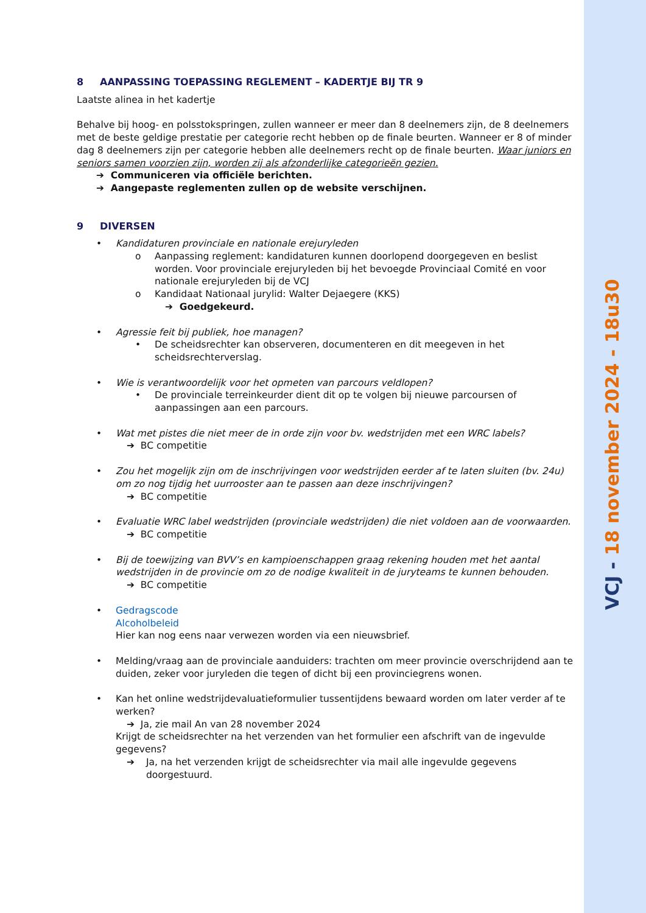VCJ - 18 november 2024 - 18u30
8 AANPASSING TOEPASSING REGLEMENT – KADERTJE BIJ TR 9
Laatste alinea in het kadertje
Behalve bij hoog- en polsstokspringen, zullen wanneer er meer dan 8 deelnemers zijn, de 8 deelnemers met de beste geldige prestatie per categorie recht hebben op de finale beurten. Wanneer er 8 of minder dag 8 deelnemers zijn per categorie hebben alle deelnemers recht op de finale beurten. Waar juniors en seniors samen voorzien zijn, worden zij als afzonderlijke categorieën gezien.
➔ Communiceren via officiële berichten.
➔ Aangepaste reglementen zullen op de website verschijnen.
9 DIVERSEN
• Kandidaturen provinciale en nationale erejuryleden
o Aanpassing reglement: kandidaturen kunnen doorlopend doorgegeven en beslist worden. Voor provinciale erejuryleden bij het bevoegde Provinciaal Comité en voor nationale erejuryleden bij de VCJ
o Kandidaat Nationaal jurylid: Walter Dejaegere (KKS)
➔ Goedgekeurd.
• Agressie feit bij publiek, hoe managen?
• De scheidsrechter kan observeren, documenteren en dit meegeven in het scheidsrechterverslag.
• Wie is verantwoordelijk voor het opmeten van parcours veldlopen?
• De provinciale terreinkeurder dient dit op te volgen bij nieuwe parcoursen of aanpassingen aan een parcours.
• Wat met pistes die niet meer de in orde zijn voor bv. wedstrijden met een WRC labels?
➔ BC competitie
• Zou het mogelijk zijn om de inschrijvingen voor wedstrijden eerder af te laten sluiten (bv. 24u) om zo nog tijdig het uurrooster aan te passen aan deze inschrijvingen?
➔ BC competitie
• Evaluatie WRC label wedstrijden (provinciale wedstrijden) die niet voldoen aan de voorwaarden.
➔ BC competitie
• Bij de toewijzing van BVV’s en kampioenschappen graag rekening houden met het aantal wedstrijden in de provincie om zo de nodige kwaliteit in de juryteams te kunnen behouden.
➔ BC competitie
• Gedragscode
Alcoholbeleid
Hier kan nog eens naar verwezen worden via een nieuwsbrief.
• Melding/vraag aan de provinciale aanduiders: trachten om meer provincie overschrijdend aan te duiden, zeker voor juryleden die tegen of dicht bij een provinciegrens wonen.
• Kan het online wedstrijdevaluatieformulier tussentijdens bewaard worden om later verder af te werken?
➔ Ja, zie mail An van 28 november 2024
Krijgt de scheidsrechter na het verzenden van het formulier een afschrift van de ingevulde gegevens?
➔ Ja, na het verzenden krijgt de scheidsrechter via mail alle ingevulde gegevens doorgestuurd.